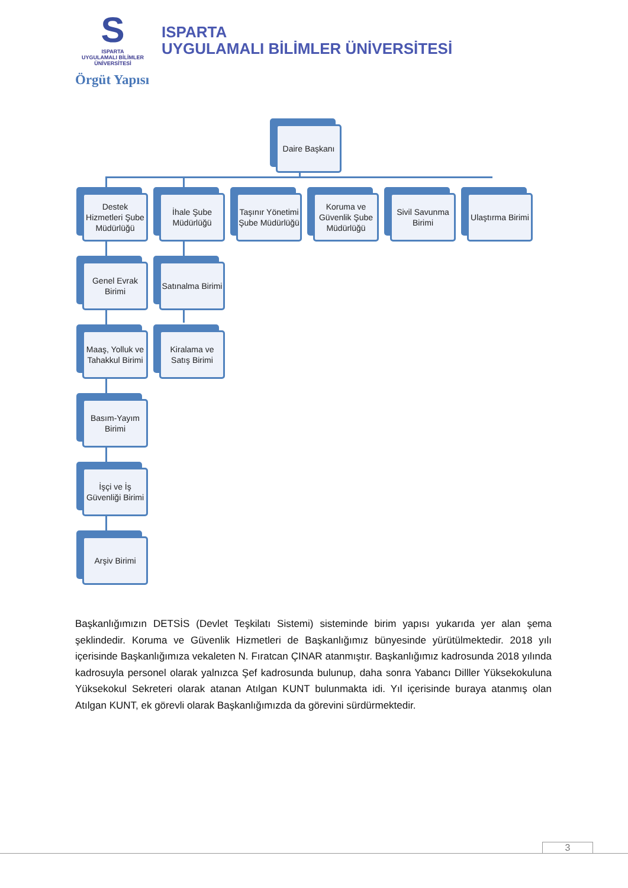S
ISPARTA
UYGULAMALI BİLİMLER
ÜNİVERSİTESİ
ISPARTA
UYGULAMALI BİLİMLER ÜNİVERSİTESİ
Örgüt Yapısı
Daire Başkanı
Destek Hizmetleri Şube Müdürlüğü
İhale Şube Müdürlüğü
Taşınır Yönetimi Şube Müdürlüğü
Koruma ve Güvenlik Şube Müdürlüğü
Sivil Savunma Birimi
Ulaştırma Birimi
Genel Evrak Birimi
Satınalma Birimi
Maaş, Yolluk ve Tahakkul Birimi
Kiralama ve Satış Birimi
Basım-Yayım Birimi
İşçi ve İş Güvenliği Birimi
Arşiv Birimi
Başkanlığımızın DETSİS (Devlet Teşkilatı Sistemi) sisteminde birim yapısı yukarıda yer alan şema şeklindedir. Koruma ve Güvenlik Hizmetleri de Başkanlığımız bünyesinde yürütülmektedir. 2018 yılı içerisinde Başkanlığımıza vekaleten N. Fıratcan ÇINAR atanmıştır. Başkanlığımız kadrosunda 2018 yılında kadrosuyla personel olarak yalnızca Şef kadrosunda bulunup, daha sonra Yabancı Dilller Yüksekokuluna Yüksekokul Sekreteri olarak atanan Atılgan KUNT bulunmakta idi. Yıl içerisinde buraya atanmış olan Atılgan KUNT, ek görevli olarak Başkanlığımızda da görevini sürdürmektedir.
3